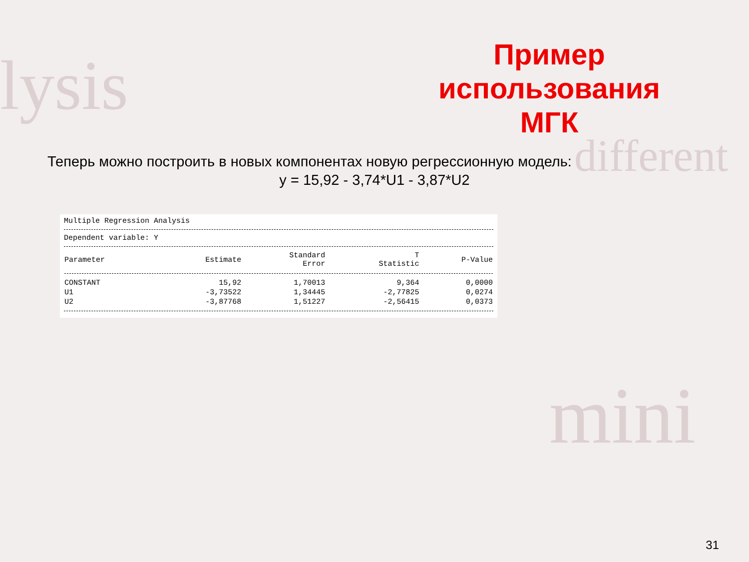lysis
different
mini
Пример использования МГК
Теперь можно построить в новых компонентах новую регрессионную модель:
y = 15,92 - 3,74*U1 - 3,87*U2
Multiple Regression Analysis
Dependent variable: Y
| Parameter | Estimate | Standard Error | T Statistic | P-Value |
| --- | --- | --- | --- | --- |
| CONSTANT | 15,92 | 1,70013 | 9,364 | 0,0000 |
| U1 | -3,73522 | 1,34445 | -2,77825 | 0,0274 |
| U2 | -3,87768 | 1,51227 | -2,56415 | 0,0373 |
31